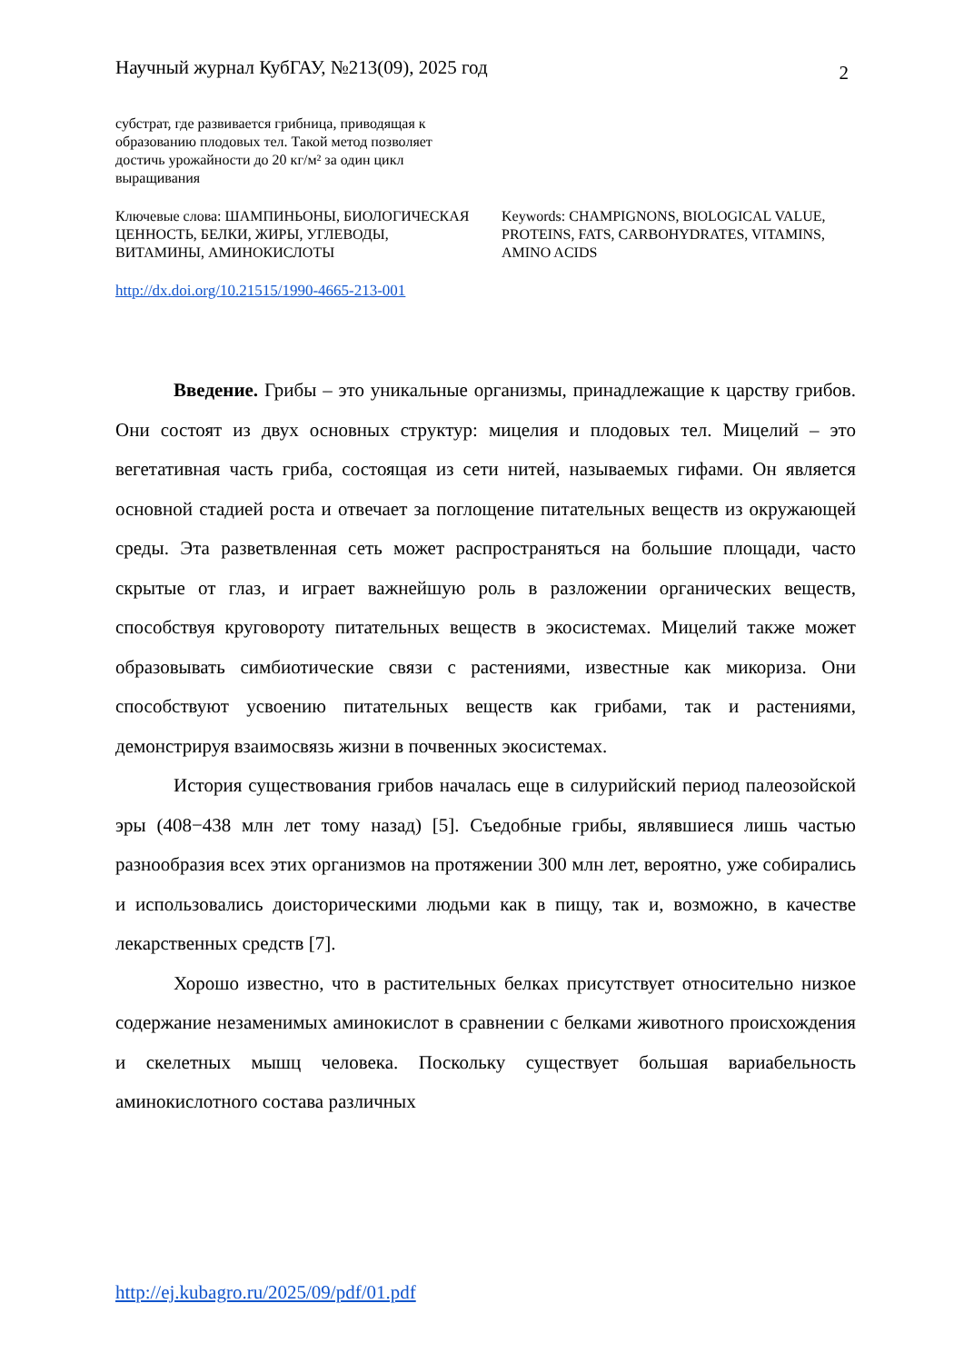Научный журнал КубГАУ, №213(09), 2025 год 2
субстрат, где развивается грибница, приводящая к образованию плодовых тел. Такой метод позволяет достичь урожайности до 20 кг/м² за один цикл выращивания
Ключевые слова: ШАМПИНЬОНЫ, БИОЛОГИЧЕСКАЯ ЦЕННОСТЬ, БЕЛКИ, ЖИРЫ, УГЛЕВОДЫ, ВИТАМИНЫ, АМИНОКИСЛОТЫ
Keywords: CHAMPIGNONS, BIOLOGICAL VALUE, PROTEINS, FATS, CARBOHYDRATES, VITAMINS, AMINO ACIDS
http://dx.doi.org/10.21515/1990-4665-213-001
Введение. Грибы – это уникальные организмы, принадлежащие к царству грибов. Они состоят из двух основных структур: мицелия и плодовых тел. Мицелий – это вегетативная часть гриба, состоящая из сети нитей, называемых гифами. Он является основной стадией роста и отвечает за поглощение питательных веществ из окружающей среды. Эта разветвленная сеть может распространяться на большие площади, часто скрытые от глаз, и играет важнейшую роль в разложении органических веществ, способствуя круговороту питательных веществ в экосистемах. Мицелий также может образовывать симбиотические связи с растениями, известные как микориза. Они способствуют усвоению питательных веществ как грибами, так и растениями, демонстрируя взаимосвязь жизни в почвенных экосистемах.
История существования грибов началась еще в силурийский период палеозойской эры (408−438 млн лет тому назад) [5]. Съедобные грибы, являвшиеся лишь частью разнообразия всех этих организмов на протяжении 300 млн лет, вероятно, уже собирались и использовались доисторическими людьми как в пищу, так и, возможно, в качестве лекарственных средств [7].
Хорошо известно, что в растительных белках присутствует относительно низкое содержание незаменимых аминокислот в сравнении с белками животного происхождения и скелетных мышц человека. Поскольку существует большая вариабельность аминокислотного состава различных
http://ej.kubagro.ru/2025/09/pdf/01.pdf